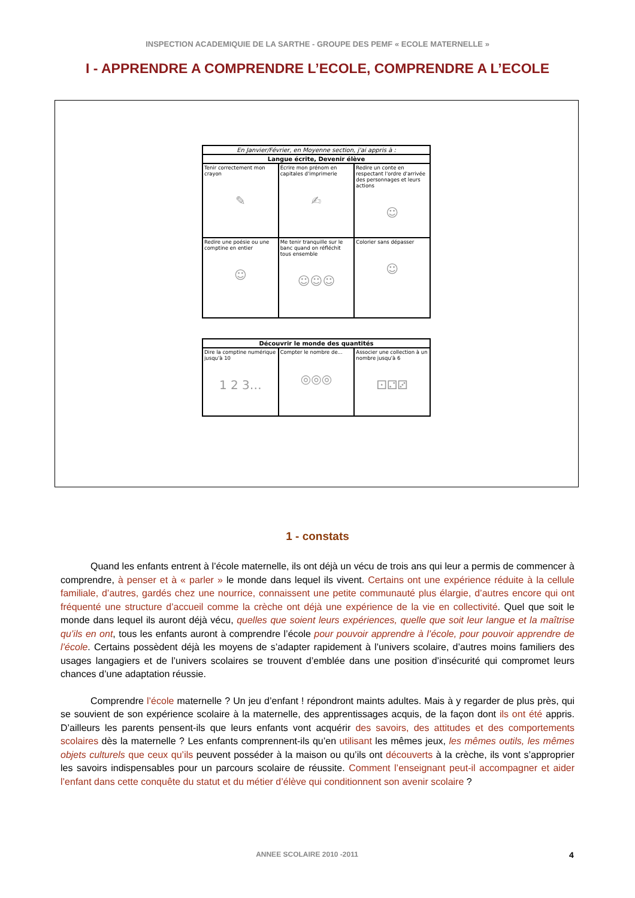INSPECTION ACADEMIQUIE DE LA SARTHE - GROUPE DES PEMF « ECOLE MATERNELLE »
I - APPRENDRE A COMPRENDRE L’ECOLE, COMPRENDRE A L’ECOLE
| En Janvier/Février, en Moyenne section, j'ai appris à : | | |
| --- | --- | --- |
| Langue écrite, Devenir élève | | |
| Tenir correctement mon crayon ✎ | Écrire mon prénom en capitales d'imprimerie ✍ | Redire un conte en respectant l'ordre d'arrivée des personnages et leurs actions ☺ |
| Redire une poésie ou une comptine en entier ☺ | Me tenir tranquille sur le banc quand on réfléchit tous ensemble ☺☺☺ | Colorier sans dépasser ☺ |
| Découvrir le monde des quantités | | |
| --- | --- | --- |
| Dire la comptine numérique jusqu'à 10 1 2 3… | Compter le nombre de... ◎◎◎ | Associer une collection à un nombre jusqu'à 6 ⚀⚁⚂ |
1 - constats
Quand les enfants entrent à l’école maternelle, ils ont déjà un vécu de trois ans qui leur a permis de commencer à comprendre, à penser et à « parler » le monde dans lequel ils vivent. Certains ont une expérience réduite à la cellule familiale, d’autres, gardés chez une nourrice, connaissent une petite communauté plus élargie, d’autres encore qui ont fréquenté une structure d’accueil comme la crèche ont déjà une expérience de la vie en collectivité. Quel que soit le monde dans lequel ils auront déjà vécu, quelles que soient leurs expériences, quelle que soit leur langue et la maîtrise qu’ils en ont, tous les enfants auront à comprendre l’école pour pouvoir apprendre à l’école, pour pouvoir apprendre de l’école. Certains possèdent déjà les moyens de s’adapter rapidement à l’univers scolaire, d’autres moins familiers des usages langagiers et de l’univers scolaires se trouvent d’emblée dans une position d’insécurité qui compromet leurs chances d’une adaptation réussie.
Comprendre l’école maternelle ? Un jeu d’enfant ! répondront maints adultes. Mais à y regarder de plus près, qui se souvient de son expérience scolaire à la maternelle, des apprentissages acquis, de la façon dont ils ont été appris. D’ailleurs les parents pensent-ils que leurs enfants vont acquérir des savoirs, des attitudes et des comportements scolaires dès la maternelle ? Les enfants comprennent-ils qu’en utilisant les mêmes jeux, les mêmes outils, les mêmes objets culturels que ceux qu’ils peuvent posséder à la maison ou qu’ils ont découverts à la crèche, ils vont s’approprier les savoirs indispensables pour un parcours scolaire de réussite. Comment l’enseignant peut-il accompagner et aider l’enfant dans cette conquête du statut et du métier d’élève qui conditionnent son avenir scolaire ?
ANNEE SCOLAIRE 2010 -2011 4